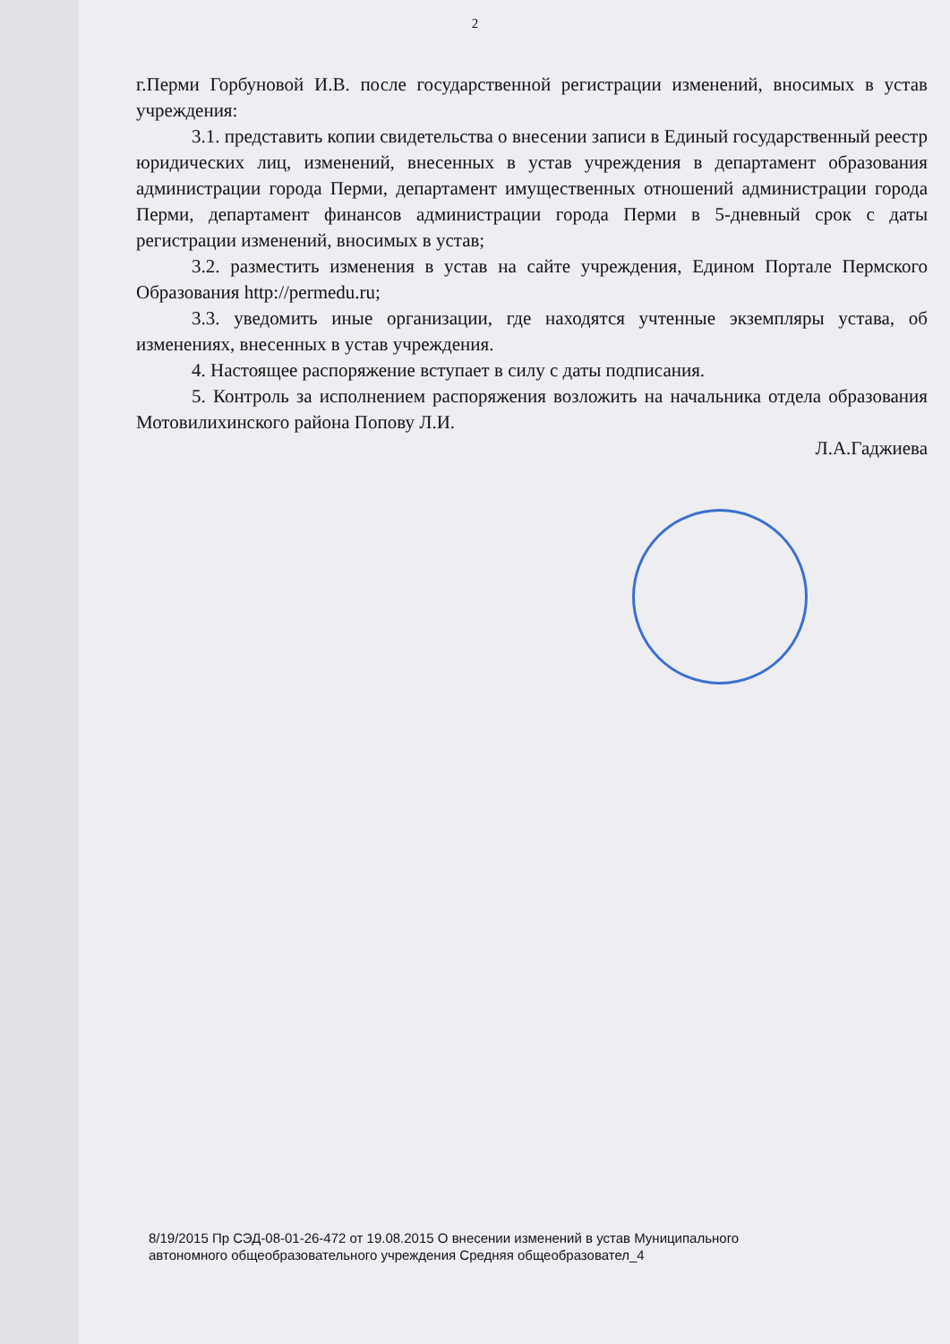2
г.Перми Горбуновой И.В. после государственной регистрации изменений, вносимых в устав учреждения:
3.1. представить копии свидетельства о внесении записи в Единый государственный реестр юридических лиц, изменений, внесенных в устав учреждения в департамент образования администрации города Перми, департамент имущественных отношений администрации города Перми, департамент финансов администрации города Перми в 5-дневный срок с даты регистрации изменений, вносимых в устав;
3.2. разместить изменения в устав на сайте учреждения, Едином Портале Пермского Образования http://permedu.ru;
3.3. уведомить иные организации, где находятся учтенные экземпляры устава, об изменениях, внесенных в устав учреждения.
4. Настоящее распоряжение вступает в силу с даты подписания.
5. Контроль за исполнением распоряжения возложить на начальника отдела образования Мотовилихинского района Попову Л.И.
Л.А.Гаджиева
8/19/2015 Пр СЭД-08-01-26-472 от 19.08.2015 О внесении изменений в устав Муниципального
автономного общеобразовательного учреждения Средняя общеобразовател_4